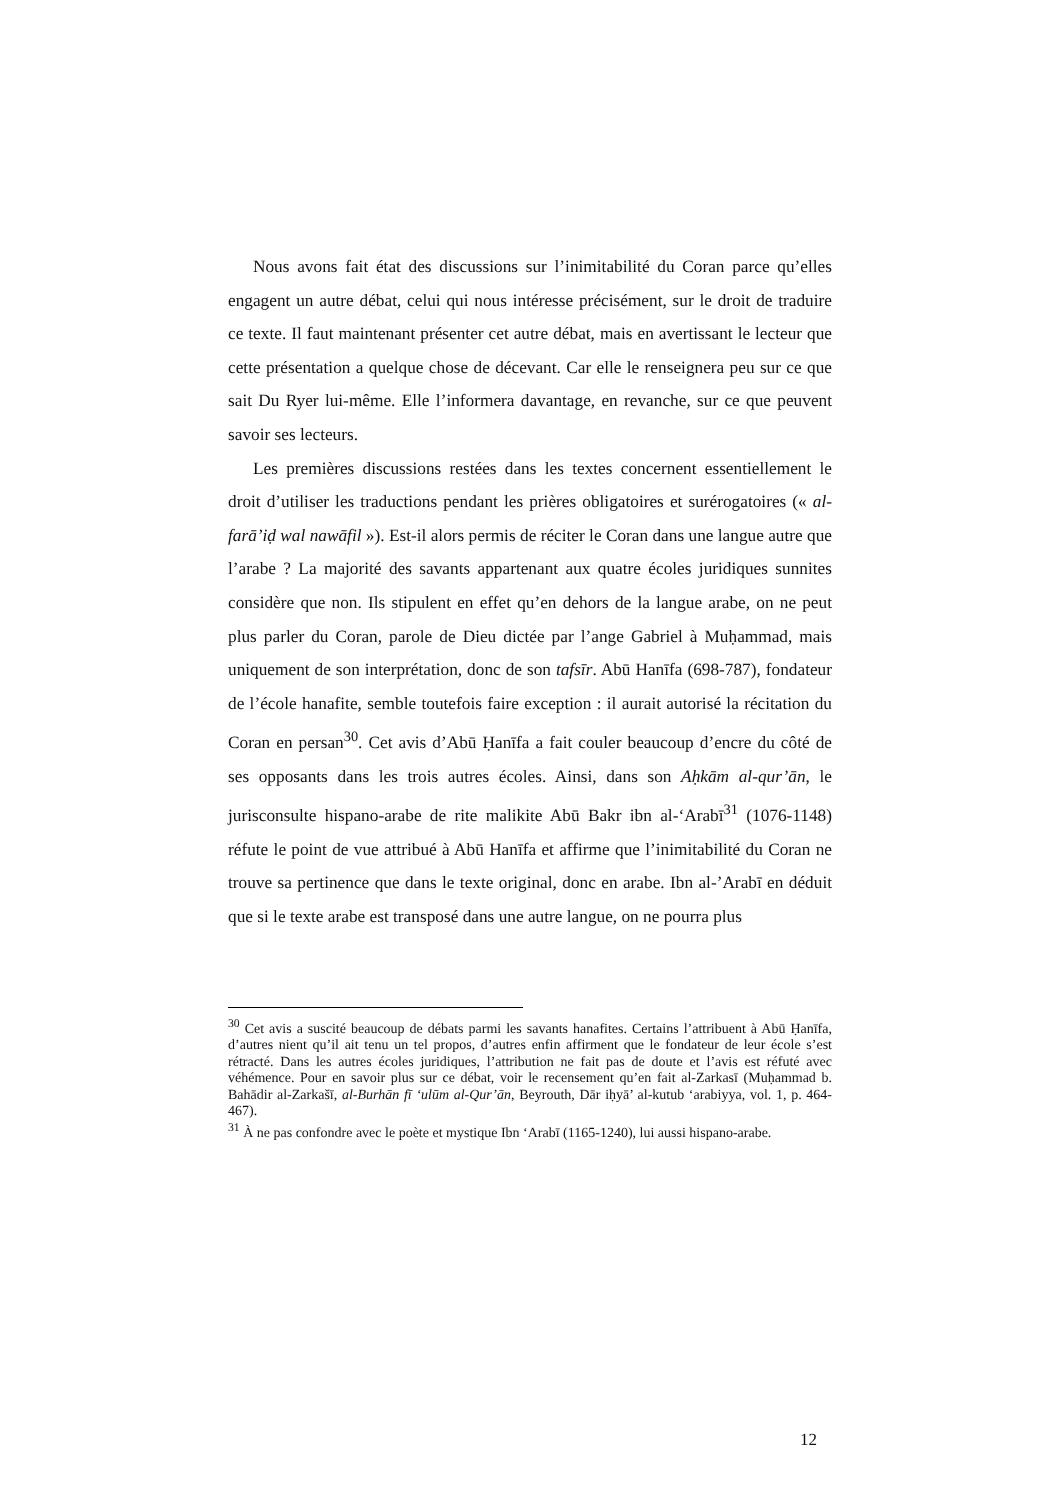Nous avons fait état des discussions sur l’inimitabilité du Coran parce qu’elles engagent un autre débat, celui qui nous intéresse précisément, sur le droit de traduire ce texte. Il faut maintenant présenter cet autre débat, mais en avertissant le lecteur que cette présentation a quelque chose de décevant. Car elle le renseignera peu sur ce que sait Du Ryer lui-même. Elle l’informera davantage, en revanche, sur ce que peuvent savoir ses lecteurs.
Les premières discussions restées dans les textes concernent essentiellement le droit d’utiliser les traductions pendant les prières obligatoires et surérogatoires (« al-farā’iḍ wal nawāfil »). Est-il alors permis de réciter le Coran dans une langue autre que l’arabe ? La majorité des savants appartenant aux quatre écoles juridiques sunnites considère que non. Ils stipulent en effet qu’en dehors de la langue arabe, on ne peut plus parler du Coran, parole de Dieu dictée par l’ange Gabriel à Muḥammad, mais uniquement de son interprétation, donc de son tafsīr. Abū Hanīfa (698-787), fondateur de l’école hanafite, semble toutefois faire exception : il aurait autorisé la récitation du Coran en persan<sup>30</sup>. Cet avis d’Abū Ḥanīfa a fait couler beaucoup d’encre du côté de ses opposants dans les trois autres écoles. Ainsi, dans son Aḥkām al-qur’ān, le jurisconsulte hispano-arabe de rite malikite Abū Bakr ibn al-‘Arabī<sup>31</sup> (1076-1148) réfute le point de vue attribué à Abū Hanīfa et affirme que l’inimitabilité du Coran ne trouve sa pertinence que dans le texte original, donc en arabe. Ibn al-’Arabī en déduit que si le texte arabe est transposé dans une autre langue, on ne pourra plus
<sup>30</sup> Cet avis a suscité beaucoup de débats parmi les savants hanafites. Certains l’attribuent à Abū Ḥanīfa, d’autres nient qu’il ait tenu un tel propos, d’autres enfin affirment que le fondateur de leur école s’est rétracté. Dans les autres écoles juridiques, l’attribution ne fait pas de doute et l’avis est réfuté avec véhémence. Pour en savoir plus sur ce débat, voir le recensement qu’en fait al-Zarkasī (Muḥammad b. Bahādir al-Zarkašī, al-Burhān fī ‘ulūm al-Qur’ān, Beyrouth, Dār iḥyā’ al-kutub ‘arabiyya, vol. 1, p. 464-467).
<sup>31</sup> À ne pas confondre avec le poète et mystique Ibn ‘Arabī (1165-1240), lui aussi hispano-arabe.
12